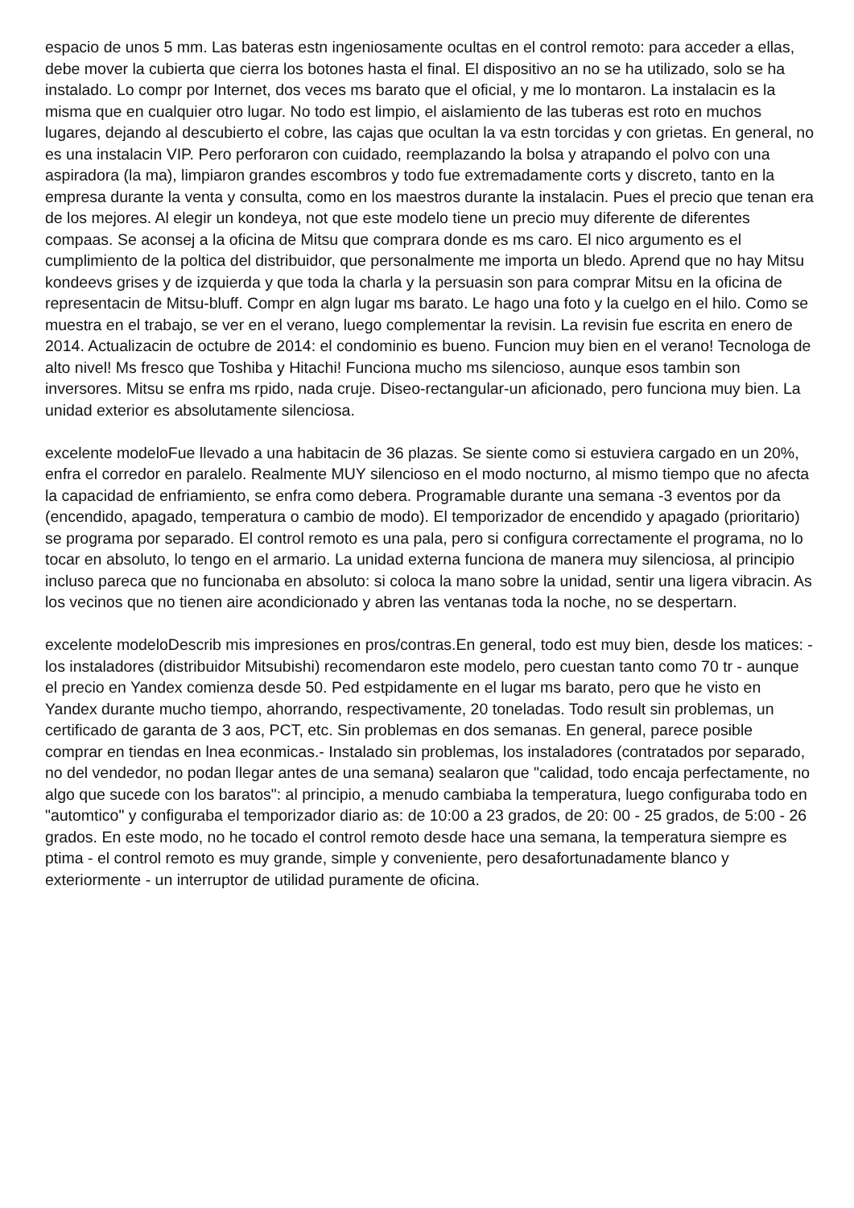espacio de unos 5 mm. Las bateras estn ingeniosamente ocultas en el control remoto: para acceder a ellas, debe mover la cubierta que cierra los botones hasta el final. El dispositivo an no se ha utilizado, solo se ha instalado. Lo compr por Internet, dos veces ms barato que el oficial, y me lo montaron. La instalacin es la misma que en cualquier otro lugar. No todo est limpio, el aislamiento de las tuberas est roto en muchos lugares, dejando al descubierto el cobre, las cajas que ocultan la va estn torcidas y con grietas. En general, no es una instalacin VIP. Pero perforaron con cuidado, reemplazando la bolsa y atrapando el polvo con una aspiradora (la ma), limpiaron grandes escombros y todo fue extremadamente corts y discreto, tanto en la empresa durante la venta y consulta, como en los maestros durante la instalacin. Pues el precio que tenan era de los mejores. Al elegir un kondeya, not que este modelo tiene un precio muy diferente de diferentes compaas. Se aconsej a la oficina de Mitsu que comprara donde es ms caro. El nico argumento es el cumplimiento de la poltica del distribuidor, que personalmente me importa un bledo. Aprend que no hay Mitsu kondeevs grises y de izquierda y que toda la charla y la persuasin son para comprar Mitsu en la oficina de representacin de Mitsu-bluff. Compr en algn lugar ms barato. Le hago una foto y la cuelgo en el hilo. Como se muestra en el trabajo, se ver en el verano, luego complementar la revisin. La revisin fue escrita en enero de 2014. Actualizacin de octubre de 2014: el condominio es bueno. Funcion muy bien en el verano! Tecnologa de alto nivel! Ms fresco que Toshiba y Hitachi! Funciona mucho ms silencioso, aunque esos tambin son inversores. Mitsu se enfra ms rpido, nada cruje. Diseo-rectangular-un aficionado, pero funciona muy bien. La unidad exterior es absolutamente silenciosa.
excelente modeloFue llevado a una habitacin de 36 plazas. Se siente como si estuviera cargado en un 20%, enfra el corredor en paralelo. Realmente MUY silencioso en el modo nocturno, al mismo tiempo que no afecta la capacidad de enfriamiento, se enfra como debera. Programable durante una semana -3 eventos por da (encendido, apagado, temperatura o cambio de modo). El temporizador de encendido y apagado (prioritario) se programa por separado. El control remoto es una pala, pero si configura correctamente el programa, no lo tocar en absoluto, lo tengo en el armario. La unidad externa funciona de manera muy silenciosa, al principio incluso pareca que no funcionaba en absoluto: si coloca la mano sobre la unidad, sentir una ligera vibracin. As los vecinos que no tienen aire acondicionado y abren las ventanas toda la noche, no se despertarn.
excelente modeloDescrib mis impresiones en pros/contras.En general, todo est muy bien, desde los matices: - los instaladores (distribuidor Mitsubishi) recomendaron este modelo, pero cuestan tanto como 70 tr - aunque el precio en Yandex comienza desde 50. Ped estpidamente en el lugar ms barato, pero que he visto en Yandex durante mucho tiempo, ahorrando, respectivamente, 20 toneladas. Todo result sin problemas, un certificado de garanta de 3 aos, PCT, etc. Sin problemas en dos semanas. En general, parece posible comprar en tiendas en lnea econmicas.- Instalado sin problemas, los instaladores (contratados por separado, no del vendedor, no podan llegar antes de una semana) sealaron que "calidad, todo encaja perfectamente, no algo que sucede con los baratos": al principio, a menudo cambiaba la temperatura, luego configuraba todo en "automtico" y configuraba el temporizador diario as: de 10:00 a 23 grados, de 20: 00 - 25 grados, de 5:00 - 26 grados. En este modo, no he tocado el control remoto desde hace una semana, la temperatura siempre es ptima - el control remoto es muy grande, simple y conveniente, pero desafortunadamente blanco y exteriormente - un interruptor de utilidad puramente de oficina.